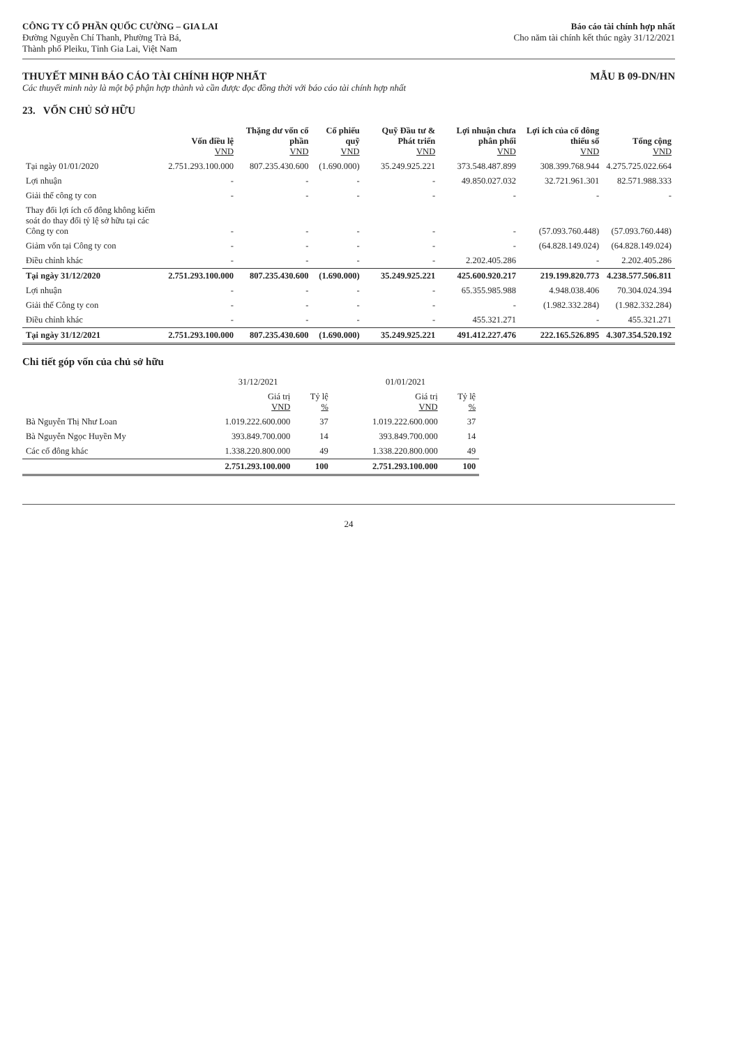CÔNG TY CỔ PHẦN QUỐC CƯỜNG – GIA LAI
Đường Nguyễn Chí Thanh, Phường Trà Bá,
Thành phố Pleiku, Tỉnh Gia Lai, Việt Nam
Báo cáo tài chính hợp nhất
Cho năm tài chính kết thúc ngày 31/12/2021
THUYẾT MINH BÁO CÁO TÀI CHÍNH HỢP NHẤT
MẪU B 09-DN/HN
Các thuyết minh này là một bộ phận hợp thành và cần được đọc đồng thời với báo cáo tài chính hợp nhất
23. VỐN CHỦ SỞ HỮU
| | Vốn điều lệ VND | Thặng dư vốn cổ phần VND | Cổ phiếu quỹ VND | Quỹ Đầu tư & Phát triển VND | Lợi nhuận chưa phân phối VND | Lợi ích của cổ đông thiểu số VND | Tổng cộng VND |
| --- | --- | --- | --- | --- | --- | --- | --- |
| Tại ngày 01/01/2020 | 2.751.293.100.000 | 807.235.430.600 | (1.690.000) | 35.249.925.221 | 373.548.487.899 | 308.399.768.944 | 4.275.725.022.664 |
| Lợi nhuận | - | - | - | - | 49.850.027.032 | 32.721.961.301 | 82.571.988.333 |
| Giải thể công ty con | - | - | - | - | - | - | - |
| Thay đổi lợi ích cổ đông không kiểm soát do thay đổi tỷ lệ sở hữu tại các Công ty con | - | - | - | - | - | (57.093.760.448) | (57.093.760.448) |
| Giảm vốn tại Công ty con | - | - | - | - | - | (64.828.149.024) | (64.828.149.024) |
| Điều chỉnh khác | - | - | - | - | 2.202.405.286 | - | 2.202.405.286 |
| Tại ngày 31/12/2020 | 2.751.293.100.000 | 807.235.430.600 | (1.690.000) | 35.249.925.221 | 425.600.920.217 | 219.199.820.773 | 4.238.577.506.811 |
| Lợi nhuận | - | - | - | - | 65.355.985.988 | 4.948.038.406 | 70.304.024.394 |
| Giải thể Công ty con | - | - | - | - | - | (1.982.332.284) | (1.982.332.284) |
| Điều chỉnh khác | - | - | - | - | 455.321.271 | - | 455.321.271 |
| Tại ngày 31/12/2021 | 2.751.293.100.000 | 807.235.430.600 | (1.690.000) | 35.249.925.221 | 491.412.227.476 | 222.165.526.895 | 4.307.354.520.192 |
Chi tiết góp vốn của chủ sở hữu
| | 31/12/2021 | | 01/01/2021 | |
| --- | --- | --- | --- | --- |
| | Giá trị VND | Tỷ lệ % | Giá trị VND | Tỷ lệ % |
| Bà Nguyễn Thị Như Loan | 1.019.222.600.000 | 37 | 1.019.222.600.000 | 37 |
| Bà Nguyễn Ngọc Huyền My | 393.849.700.000 | 14 | 393.849.700.000 | 14 |
| Các cổ đông khác | 1.338.220.800.000 | 49 | 1.338.220.800.000 | 49 |
| | 2.751.293.100.000 | 100 | 2.751.293.100.000 | 100 |
24